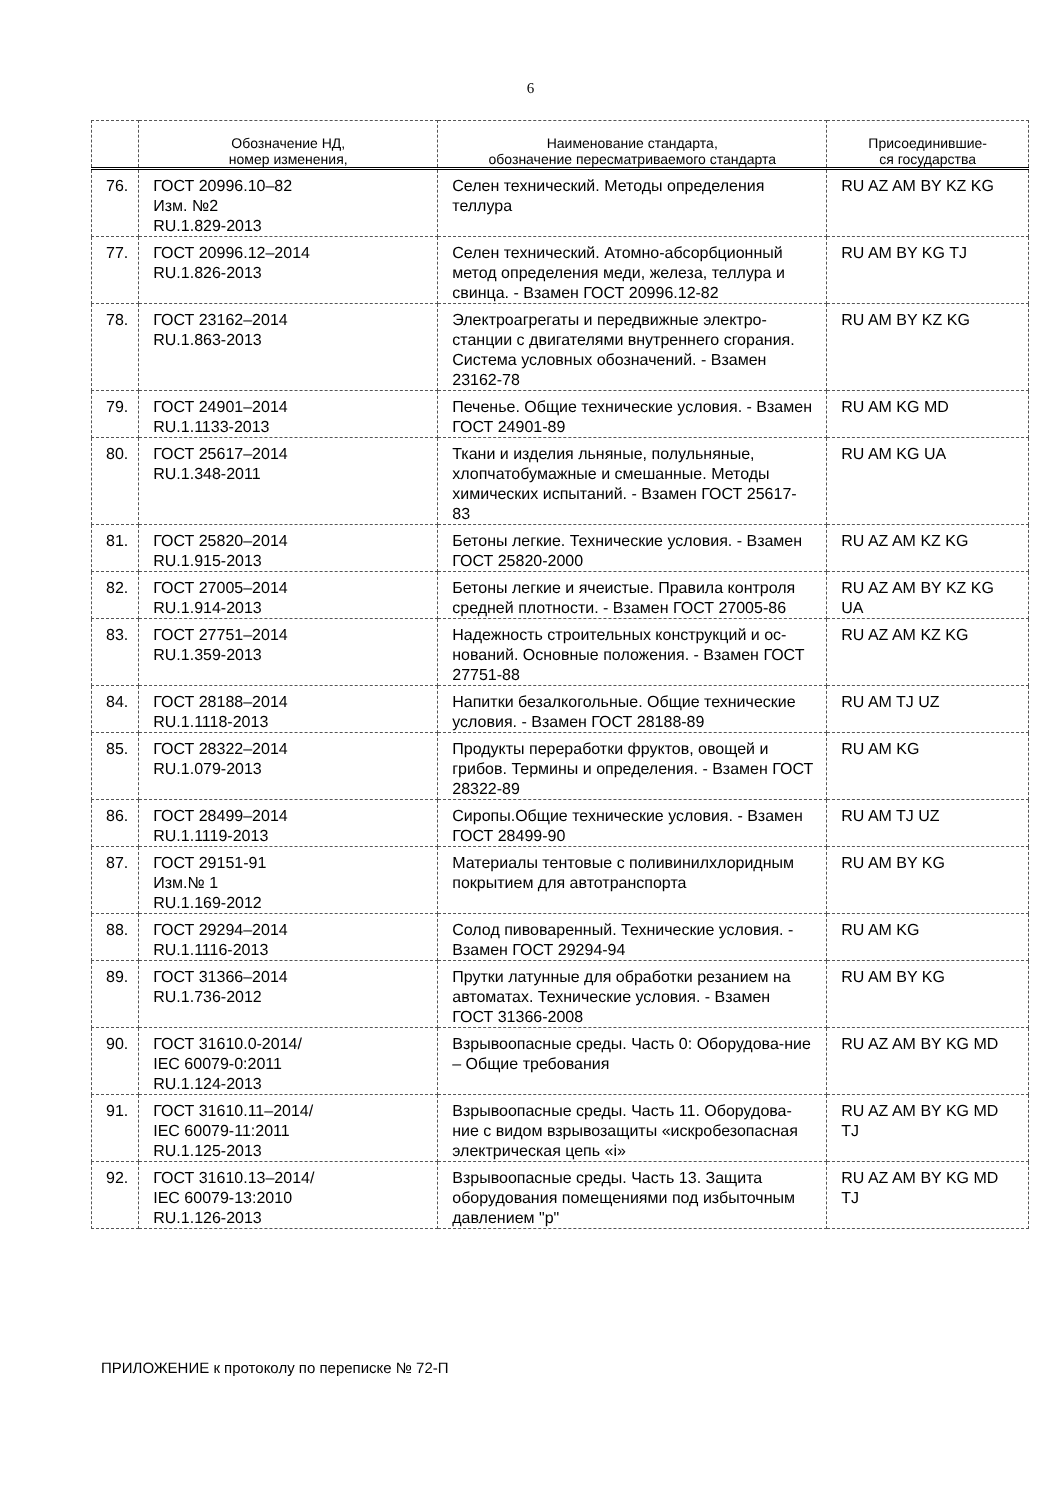6
| | Обозначение НД, номер изменения, | Наименование стандарта, обозначение пересматриваемого стандарта | Присоединившие- ся государства |
| --- | --- | --- | --- |
| 76. | ГОСТ 20996.10–82 Изм. №2 RU.1.829-2013 | Селен технический. Методы определения теллура | RU AZ AM BY KZ KG |
| 77. | ГОСТ 20996.12–2014 RU.1.826-2013 | Селен технический. Атомно-абсорбционный метод определения меди, железа, теллура и свинца. - Взамен ГОСТ 20996.12-82 | RU AM BY KG TJ |
| 78. | ГОСТ 23162–2014 RU.1.863-2013 | Электроагрегаты и передвижные электро-станции с двигателями внутреннего сгорания. Система условных обозначений. - Взамен 23162-78 | RU AM BY KZ KG |
| 79. | ГОСТ 24901–2014 RU.1.1133-2013 | Печенье. Общие технические условия. - Взамен ГОСТ 24901-89 | RU AM KG MD |
| 80. | ГОСТ 25617–2014 RU.1.348-2011 | Ткани и изделия льняные, полульняные, хлопчатобумажные и смешанные. Методы химических испытаний. - Взамен ГОСТ 25617-83 | RU AM KG UA |
| 81. | ГОСТ 25820–2014 RU.1.915-2013 | Бетоны легкие. Технические условия. - Взамен ГОСТ 25820-2000 | RU AZ AM KZ KG |
| 82. | ГОСТ 27005–2014 RU.1.914-2013 | Бетоны легкие и ячеистые. Правила контроля средней плотности. - Взамен ГОСТ 27005-86 | RU AZ AM BY KZ KG UA |
| 83. | ГОСТ 27751–2014 RU.1.359-2013 | Надежность строительных конструкций и ос-нований. Основные положения. - Взамен ГОСТ 27751-88 | RU AZ AM KZ KG |
| 84. | ГОСТ 28188–2014 RU.1.1118-2013 | Напитки безалкогольные. Общие технические условия. - Взамен ГОСТ 28188-89 | RU AM TJ UZ |
| 85. | ГОСТ 28322–2014 RU.1.079-2013 | Продукты переработки фруктов, овощей и грибов. Термины и определения. - Взамен ГОСТ 28322-89 | RU AM KG |
| 86. | ГОСТ 28499–2014 RU.1.1119-2013 | Сиропы.Общие технические условия. - Взамен ГОСТ 28499-90 | RU AM TJ UZ |
| 87. | ГОСТ 29151-91 Изм.№ 1 RU.1.169-2012 | Материалы тентовые с поливинилхлоридным покрытием для автотранспорта | RU AM BY KG |
| 88. | ГОСТ 29294–2014 RU.1.1116-2013 | Солод пивоваренный. Технические условия. - Взамен ГОСТ 29294-94 | RU AM KG |
| 89. | ГОСТ 31366–2014 RU.1.736-2012 | Прутки латунные для обработки резанием на автоматах. Технические условия. - Взамен ГОСТ 31366-2008 | RU AM BY KG |
| 90. | ГОСТ 31610.0-2014/ IEC 60079-0:2011 RU.1.124-2013 | Взрывоопасные среды. Часть 0: Оборудова-ние – Общие требования | RU AZ AM BY KG MD |
| 91. | ГОСТ 31610.11–2014/ IEC 60079-11:2011 RU.1.125-2013 | Взрывоопасные среды. Часть 11. Оборудова-ние с видом взрывозащиты «искробезопасная электрическая цепь «i» | RU AZ AM BY KG MD TJ |
| 92. | ГОСТ 31610.13–2014/ IEC 60079-13:2010 RU.1.126-2013 | Взрывоопасные среды. Часть 13. Защита оборудования помещениями под избыточным давлением "p" | RU AZ AM BY KG MD TJ |
ПРИЛОЖЕНИЕ к протоколу по переписке № 72-П